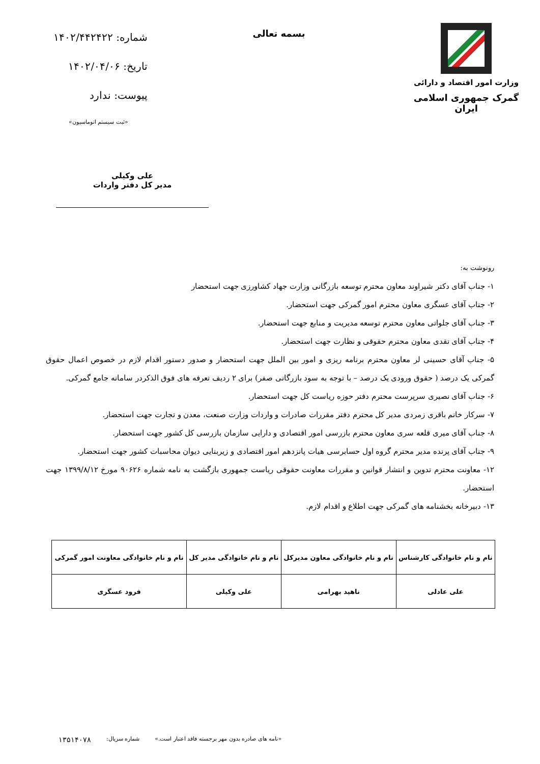وزارت امور اقتصاد و دارائی
گمرک جمهوری اسلامی ایران
بسمه تعالی
شماره: ۱۴۰۲/۴۴۲۴۲۲
تاریخ: ۱۴۰۲/۰۴/۰۶
پیوست: ندارد
«ثبت سیستم اتوماسیون»
علی وکیلی
مدیر کل دفتر واردات
رونوشت به:
۱- جناب آقای دکتر شیراوند معاون محترم توسعه بازرگانی وزارت جهاد کشاورزی جهت استحضار
۲- جناب آقای عسگری معاون محترم امور گمرکی جهت استحضار.
۳- جناب آقای جلواتی معاون محترم توسعه مدیریت و منابع جهت استحضار.
۴- جناب آقای نقدی معاون محترم حقوقی و نظارت جهت استحضار.
۵- جناب آقای حسینی لر معاون محترم برنامه ریزی و امور بین الملل جهت استحضار و صدور دستور اقدام لازم در خصوص اعمال حقوق گمرکی یک درصد ( حقوق ورودی یک درصد – با توجه به سود بازرگانی صفر) برای ۲ ردیف تعرفه های فوق الذکردر سامانه جامع گمرکی.
۶- جناب آقای نصیری سرپرست محترم دفتر حوزه ریاست کل جهت استحضار.
۷- سرکار خانم باقری زمردی مدیر کل محترم دفتر مقررات صادرات و واردات وزارت صنعت، معدن و تجارت جهت استحضار.
۸- جناب آقای میری قلعه سری معاون محترم بازرسی امور اقتصادی و دارایی سازمان بازرسی کل کشور جهت استحضار.
۹- جناب آقای پرنده مدیر محترم گروه اول حسابرسی هیات پانزدهم امور اقتصادی و زیربنایی دیوان محاسبات کشور جهت استحضار.
۱۲- معاونت محترم تدوین و انتشار قوانین و مقررات معاونت حقوقی ریاست جمهوری بازگشت به نامه شماره ۹۰۶۲۶ مورخ ۱۳۹۹/۸/۱۲ جهت استحضار.
۱۳- دبیرخانه بخشنامه های گمرکی جهت اطلاع و اقدام لازم.
| نام و نام خانوادگی کارشناس | نام و نام خانوادگی معاون مدیرکل | نام و نام خانوادگی مدیر کل | نام و نام خانوادگی معاونت امور گمرکی |
| --- | --- | --- | --- |
| علی عادلی | ناهید بهرامی | علی وکیلی | فرود عسگری |
«نامه های صادره بدون مهر برجسته فاقد اعتبار است.» شماره سریال: ۱۳۵۱۴۰۷۸